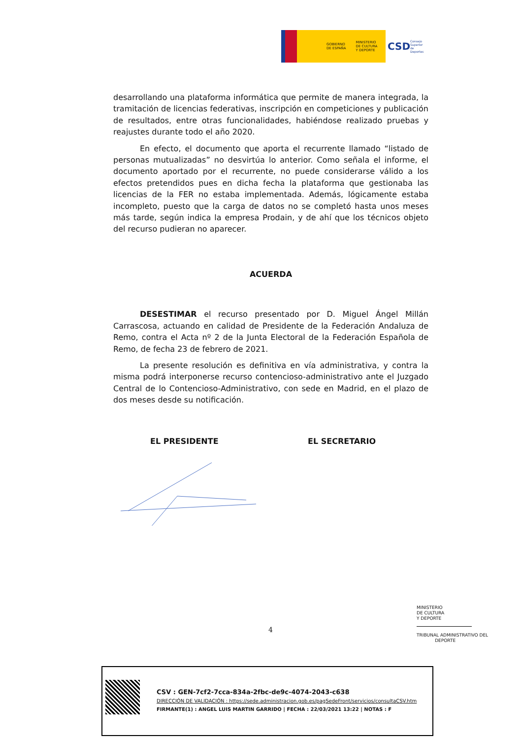GOBIERNO
DE ESPAÑA MINISTERIO
DE CULTURA
Y DEPORTE
CSD Consejo Superior de Deportes
desarrollando una plataforma informática que permite de manera integrada, la tramitación de licencias federativas, inscripción en competiciones y publicación de resultados, entre otras funcionalidades, habiéndose realizado pruebas y reajustes durante todo el año 2020.
En efecto, el documento que aporta el recurrente llamado “listado de personas mutualizadas” no desvirtúa lo anterior. Como señala el informe, el documento aportado por el recurrente, no puede considerarse válido a los efectos pretendidos pues en dicha fecha la plataforma que gestionaba las licencias de la FER no estaba implementada. Además, lógicamente estaba incompleto, puesto que la carga de datos no se completó hasta unos meses más tarde, según indica la empresa Prodain, y de ahí que los técnicos objeto del recurso pudieran no aparecer.
ACUERDA
DESESTIMAR el recurso presentado por D. Miguel Ángel Millán Carrascosa, actuando en calidad de Presidente de la Federación Andaluza de Remo, contra el Acta nº 2 de la Junta Electoral de la Federación Española de Remo, de fecha 23 de febrero de 2021.
La presente resolución es definitiva en vía administrativa, y contra la misma podrá interponerse recurso contencioso-administrativo ante el Juzgado Central de lo Contencioso-Administrativo, con sede en Madrid, en el plazo de dos meses desde su notificación.
EL PRESIDENTE EL SECRETARIO
4
MINISTERIO
DE CULTURA
Y DEPORTE
TRIBUNAL ADMINISTRATIVO DEL
DEPORTE
CSV : GEN-7cf2-7cca-834a-2fbc-de9c-4074-2043-c638
DIRECCIÓN DE VALIDACIÓN : https://sede.administracion.gob.es/pagSedeFront/servicios/consultaCSV.htm
FIRMANTE(1) : ANGEL LUIS MARTIN GARRIDO | FECHA : 22/03/2021 13:22 | NOTAS : F